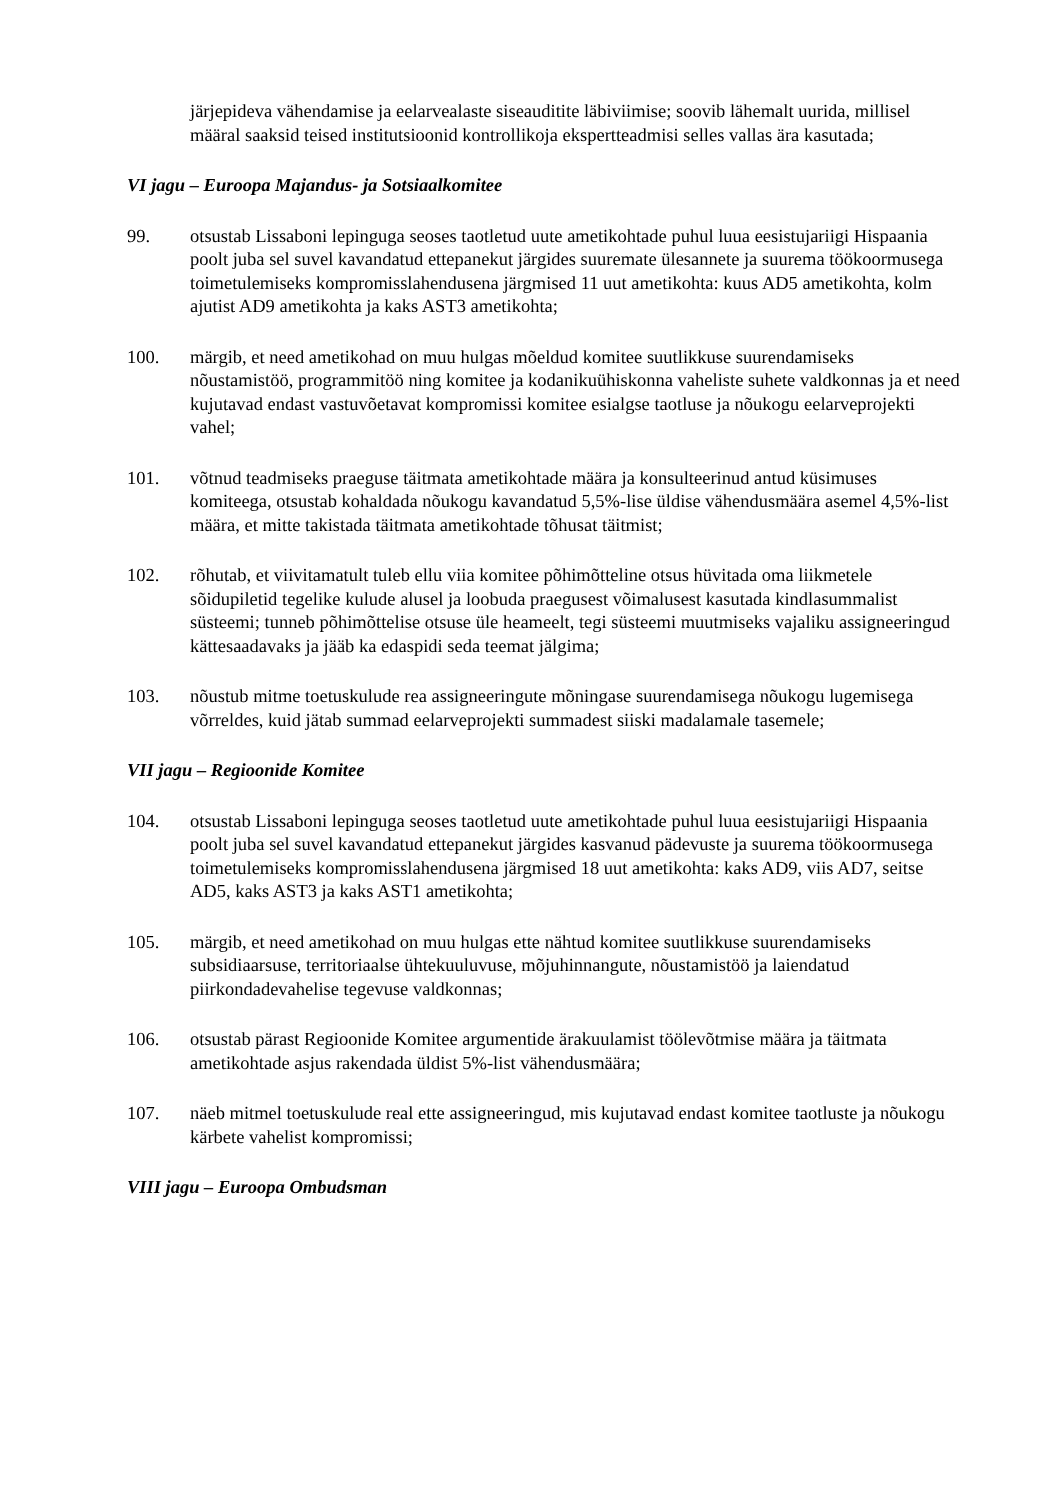järjepideva vähendamise ja eelarvealaste siseauditite läbiviimise; soovib lähemalt uurida, millisel määral saaksid teised institutsioonid kontrollikoja ekspertteadmisi selles vallas ära kasutada;
VI jagu – Euroopa Majandus- ja Sotsiaalkomitee
99. otsustab Lissaboni lepinguga seoses taotletud uute ametikohtade puhul luua eesistujariigi Hispaania poolt juba sel suvel kavandatud ettepanekut järgides suuremate ülesannete ja suurema töökoormusega toimetulemiseks kompromisslahendusena järgmised 11 uut ametikohta: kuus AD5 ametikohta, kolm ajutist AD9 ametikohta ja kaks AST3 ametikohta;
100. märgib, et need ametikohad on muu hulgas mõeldud komitee suutlikkuse suurendamiseks nõustamistöö, programmitöö ning komitee ja kodanikuühiskonna vaheliste suhete valdkonnas ja et need kujutavad endast vastuvõetavat kompromissi komitee esialgse taotluse ja nõukogu eelarveprojekti vahel;
101. võtnud teadmiseks praeguse täitmata ametikohtade määra ja konsulteerinud antud küsimuses komiteega, otsustab kohaldada nõukogu kavandatud 5,5%-lise üldise vähendusmäära asemel 4,5%-list määra, et mitte takistada täitmata ametikohtade tõhusat täitmist;
102. rõhutab, et viivitamatult tuleb ellu viia komitee põhimõtteline otsus hüvitada oma liikmetele sõidupiletid tegelike kulude alusel ja loobuda praegusest võimalusest kasutada kindlasummalist süsteemi; tunneb põhimõttelise otsuse üle heameelt, tegi süsteemi muutmiseks vajaliku assigneeringud kättesaadavaks ja jääb ka edaspidi seda teemat jälgima;
103. nõustub mitme toetuskulude rea assigneeringute mõningase suurendamisega nõukogu lugemisega võrreldes, kuid jätab summad eelarveprojekti summadest siiski madalamale tasemele;
VII jagu – Regioonide Komitee
104. otsustab Lissaboni lepinguga seoses taotletud uute ametikohtade puhul luua eesistujariigi Hispaania poolt juba sel suvel kavandatud ettepanekut järgides kasvanud pädevuste ja suurema töökoormusega toimetulemiseks kompromisslahendusena järgmised 18 uut ametikohta: kaks AD9, viis AD7, seitse AD5, kaks AST3 ja kaks AST1 ametikohta;
105. märgib, et need ametikohad on muu hulgas ette nähtud komitee suutlikkuse suurendamiseks subsidiaarsuse, territoriaalse ühtekuuluvuse, mõjuhinnangute, nõustamistöö ja laiendatud piirkondadevahelise tegevuse valdkonnas;
106. otsustab pärast Regioonide Komitee argumentide ärakuulamist töölevõtmise määra ja täitmata ametikohtade asjus rakendada üldist 5%-list vähendusmäära;
107. näeb mitmel toetuskulude real ette assigneeringud, mis kujutavad endast komitee taotluste ja nõukogu kärbete vahelist kompromissi;
VIII jagu – Euroopa Ombudsman